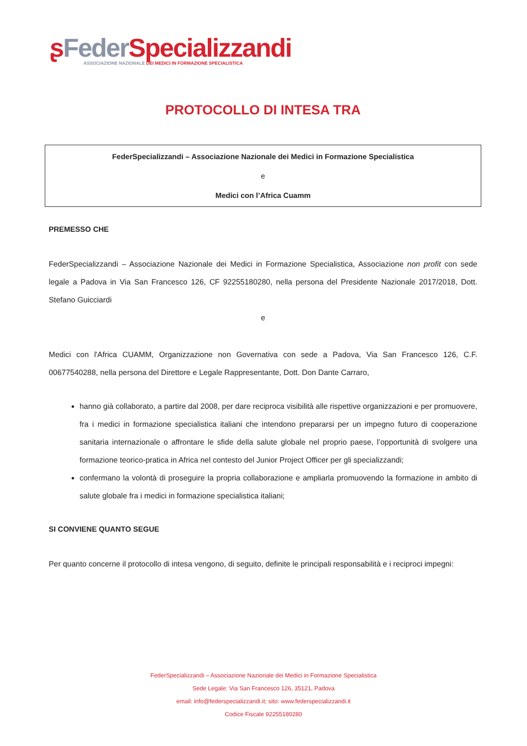ʂFeder Specializzandi
ASSOCIAZIONE NAZIONALE DEI MEDICI IN FORMAZIONE SPECIALISTICA
PROTOCOLLO DI INTESA TRA
FederSpecializzandi – Associazione Nazionale dei Medici in Formazione Specialistica
e
Medici con l’Africa Cuamm
PREMESSO CHE
FederSpecializzandi – Associazione Nazionale dei Medici in Formazione Specialistica, Associazione non profit con sede legale a Padova in Via San Francesco 126, CF 92255180280, nella persona del Presidente Nazionale 2017/2018, Dott. Stefano Guicciardi
e
Medici con l'Africa CUAMM, Organizzazione non Governativa con sede a Padova, Via San Francesco 126, C.F. 00677540288, nella persona del Direttore e Legale Rappresentante, Dott. Don Dante Carraro,
hanno già collaborato, a partire dal 2008, per dare reciproca visibilità alle rispettive organizzazioni e per promuovere, fra i medici in formazione specialistica italiani che intendono prepararsi per un impegno futuro di cooperazione sanitaria internazionale o affrontare le sfide della salute globale nel proprio paese, l’opportunità di svolgere una formazione teorico-pratica in Africa nel contesto del Junior Project Officer per gli specializzandi;
confermano la volontà di proseguire la propria collaborazione e ampliarla promuovendo la formazione in ambito di salute globale fra i medici in formazione specialistica italiani;
SI CONVIENE QUANTO SEGUE
Per quanto concerne il protocollo di intesa vengono, di seguito, definite le principali responsabilità e i reciproci impegni:
FederSpecializzandi – Associazione Nazionale dei Medici in Formazione Specialistica
Sede Legale: Via San Francesco 126, 35121, Padova
email: info@federspecializzandi.it; sito: www.federspecializzandi.it
Codice Fiscale 92255180280